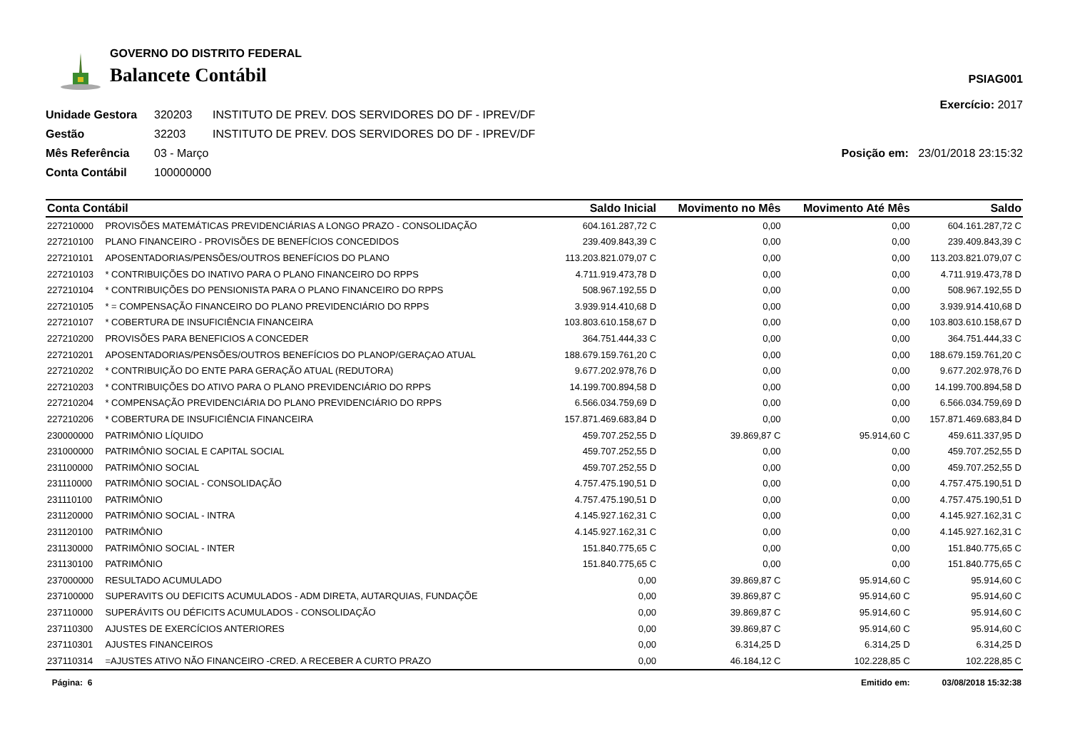GOVERNO DO DISTRITO FEDERAL
Balancete Contábil
PSIAG001
Exercício: 2017
Unidade Gestora 320203 INSTITUTO DE PREV. DOS SERVIDORES DO DF - IPREV/DF Gestão 32203 INSTITUTO DE PREV. DOS SERVIDORES DO DF - IPREV/DF Mês Referência 03 - Março Posição em: 23/01/2018 23:15:32 Conta Contábil 100000000
| Conta Contábil | | Saldo Inicial | Movimento no Mês | Movimento Até Mês | Saldo |
| --- | --- | --- | --- | --- | --- |
| 227210000 | PROVISÕES MATEMÁTICAS PREVIDENCIÁRIAS A LONGO PRAZO - CONSOLIDAÇÃO | 604.161.287,72 C | 0,00 | 0,00 | 604.161.287,72 C |
| 227210100 | PLANO FINANCEIRO - PROVISÕES DE BENEFÍCIOS CONCEDIDOS | 239.409.843,39 C | 0,00 | 0,00 | 239.409.843,39 C |
| 227210101 | APOSENTADORIAS/PENSÕES/OUTROS BENEFÍCIOS DO PLANO | 113.203.821.079,07 C | 0,00 | 0,00 | 113.203.821.079,07 C |
| 227210103 | * CONTRIBUIÇÕES DO INATIVO PARA O PLANO FINANCEIRO DO RPPS | 4.711.919.473,78 D | 0,00 | 0,00 | 4.711.919.473,78 D |
| 227210104 | * CONTRIBUIÇÕES DO PENSIONISTA PARA O PLANO FINANCEIRO DO RPPS | 508.967.192,55 D | 0,00 | 0,00 | 508.967.192,55 D |
| 227210105 | * = COMPENSAÇÃO FINANCEIRO DO PLANO PREVIDENCIÁRIO DO RPPS | 3.939.914.410,68 D | 0,00 | 0,00 | 3.939.914.410,68 D |
| 227210107 | * COBERTURA DE INSUFICIÊNCIA FINANCEIRA | 103.803.610.158,67 D | 0,00 | 0,00 | 103.803.610.158,67 D |
| 227210200 | PROVISÕES PARA BENEFICIOS A CONCEDER | 364.751.444,33 C | 0,00 | 0,00 | 364.751.444,33 C |
| 227210201 | APOSENTADORIAS/PENSÕES/OUTROS BENEFÍCIOS DO PLANOP/GERAÇAO ATUAL | 188.679.159.761,20 C | 0,00 | 0,00 | 188.679.159.761,20 C |
| 227210202 | * CONTRIBUIÇÃO DO ENTE PARA GERAÇÃO ATUAL (REDUTORA) | 9.677.202.978,76 D | 0,00 | 0,00 | 9.677.202.978,76 D |
| 227210203 | * CONTRIBUIÇÕES DO ATIVO PARA O PLANO PREVIDENCIÁRIO DO RPPS | 14.199.700.894,58 D | 0,00 | 0,00 | 14.199.700.894,58 D |
| 227210204 | * COMPENSAÇÃO PREVIDENCIÁRIA DO PLANO PREVIDENCIÁRIO DO RPPS | 6.566.034.759,69 D | 0,00 | 0,00 | 6.566.034.759,69 D |
| 227210206 | * COBERTURA DE INSUFICIÊNCIA FINANCEIRA | 157.871.469.683,84 D | 0,00 | 0,00 | 157.871.469.683,84 D |
| 230000000 | PATRIMÔNIO LÍQUIDO | 459.707.252,55 D | 39.869,87 C | 95.914,60 C | 459.611.337,95 D |
| 231000000 | PATRIMÔNIO SOCIAL E CAPITAL SOCIAL | 459.707.252,55 D | 0,00 | 0,00 | 459.707.252,55 D |
| 231100000 | PATRIMÔNIO SOCIAL | 459.707.252,55 D | 0,00 | 0,00 | 459.707.252,55 D |
| 231110000 | PATRIMÔNIO SOCIAL - CONSOLIDAÇÃO | 4.757.475.190,51 D | 0,00 | 0,00 | 4.757.475.190,51 D |
| 231110100 | PATRIMÔNIO | 4.757.475.190,51 D | 0,00 | 0,00 | 4.757.475.190,51 D |
| 231120000 | PATRIMÔNIO SOCIAL - INTRA | 4.145.927.162,31 C | 0,00 | 0,00 | 4.145.927.162,31 C |
| 231120100 | PATRIMÔNIO | 4.145.927.162,31 C | 0,00 | 0,00 | 4.145.927.162,31 C |
| 231130000 | PATRIMÔNIO SOCIAL - INTER | 151.840.775,65 C | 0,00 | 0,00 | 151.840.775,65 C |
| 231130100 | PATRIMÔNIO | 151.840.775,65 C | 0,00 | 0,00 | 151.840.775,65 C |
| 237000000 | RESULTADO ACUMULADO | 0,00 | 39.869,87 C | 95.914,60 C | 95.914,60 C |
| 237100000 | SUPERAVITS OU DEFICITS ACUMULADOS - ADM DIRETA, AUTARQUIAS, FUNDAÇÕE | 0,00 | 39.869,87 C | 95.914,60 C | 95.914,60 C |
| 237110000 | SUPERÁVITS OU DÉFICITS ACUMULADOS - CONSOLIDAÇÃO | 0,00 | 39.869,87 C | 95.914,60 C | 95.914,60 C |
| 237110300 | AJUSTES DE EXERCÍCIOS ANTERIORES | 0,00 | 39.869,87 C | 95.914,60 C | 95.914,60 C |
| 237110301 | AJUSTES FINANCEIROS | 0,00 | 6.314,25 D | 6.314,25 D | 6.314,25 D |
| 237110314 | =AJUSTES ATIVO NÃO FINANCEIRO -CRED. A RECEBER A CURTO PRAZO | 0,00 | 46.184,12 C | 102.228,85 C | 102.228,85 C |
| Página: 6 | | | | Emitido em: | 03/08/2018 15:32:38 |